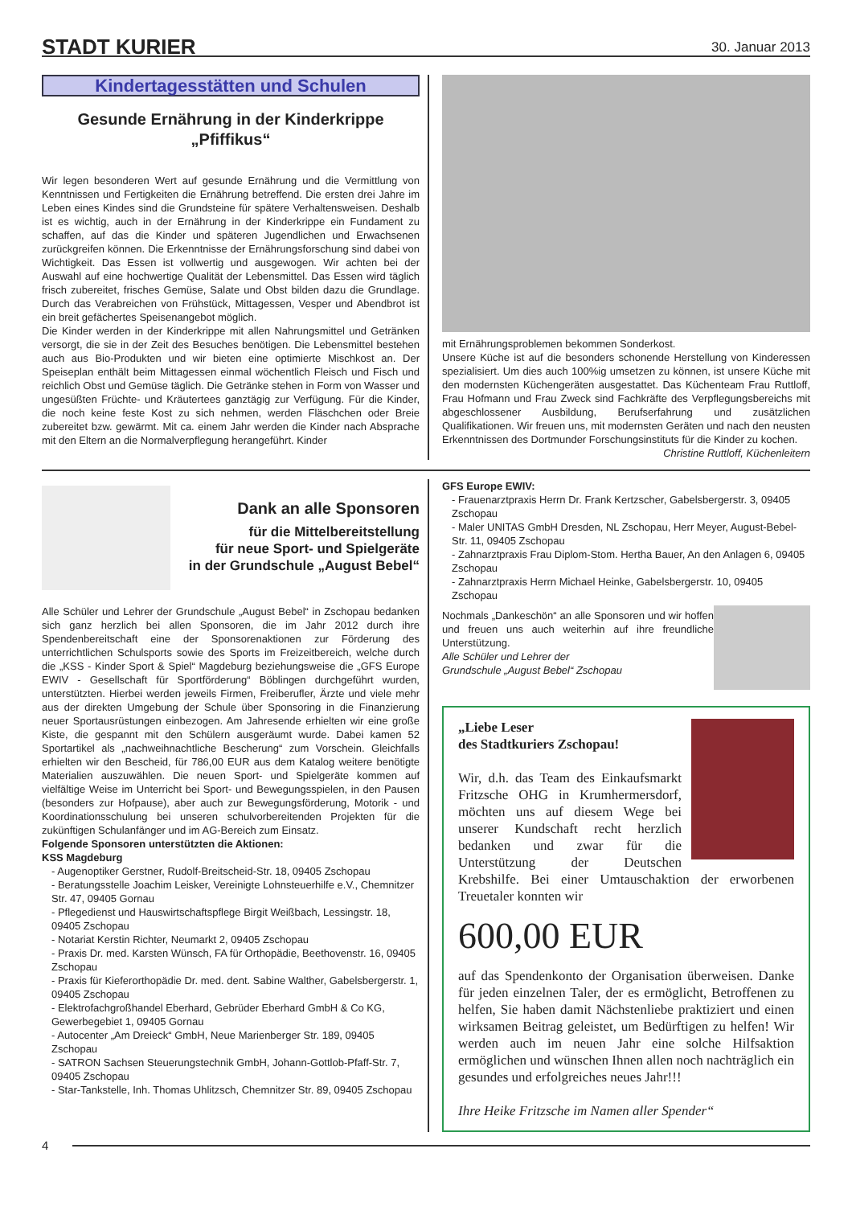STADT KURIER 30. Januar 2013
Kindertagesstätten und Schulen
Gesunde Ernährung in der Kinderkrippe „Pfiffikus“
Wir legen besonderen Wert auf gesunde Ernährung und die Vermittlung von Kenntnissen und Fertigkeiten die Ernährung betreffend. Die ersten drei Jahre im Leben eines Kindes sind die Grundsteine für spätere Verhaltensweisen. Deshalb ist es wichtig, auch in der Ernährung in der Kinderkrippe ein Fundament zu schaffen, auf das die Kinder und späteren Jugendlichen und Erwachsenen zurückgreifen können. Die Erkenntnisse der Ernährungsforschung sind dabei von Wichtigkeit. Das Essen ist vollwertig und ausgewogen. Wir achten bei der Auswahl auf eine hochwertige Qualität der Lebensmittel. Das Essen wird täglich frisch zubereitet, frisches Gemüse, Salate und Obst bilden dazu die Grundlage. Durch das Verabreichen von Frühstück, Mittagessen, Vesper und Abendbrot ist ein breit gefächertes Speisenangebot möglich.
Die Kinder werden in der Kinderkrippe mit allen Nahrungsmittel und Getränken versorgt, die sie in der Zeit des Besuches benötigen. Die Lebensmittel bestehen auch aus Bio-Produkten und wir bieten eine optimierte Mischkost an. Der Speiseplan enthält beim Mittagessen einmal wöchentlich Fleisch und Fisch und reichlich Obst und Gemüse täglich. Die Getränke stehen in Form von Wasser und ungesüßten Früchte- und Kräutertees ganztägig zur Verfügung. Für die Kinder, die noch keine feste Kost zu sich nehmen, werden Fläschchen oder Breie zubereitet bzw. gewärmt. Mit ca. einem Jahr werden die Kinder nach Absprache mit den Eltern an die Normalverpflegung herangeführt. Kinder
mit Ernährungsproblemen bekommen Sonderkost.
Unsere Küche ist auf die besonders schonende Herstellung von Kinderessen spezialisiert. Um dies auch 100%ig umsetzen zu können, ist unsere Küche mit den modernsten Küchengeräten ausgestattet. Das Küchenteam Frau Ruttloff, Frau Hofmann und Frau Zweck sind Fachkräfte des Verpflegungsbereichs mit abgeschlossener Ausbildung, Berufserfahrung und zusätzlichen Qualifikationen. Wir freuen uns, mit modernsten Geräten und nach den neusten Erkenntnissen des Dortmunder Forschungsinstituts für die Kinder zu kochen.
Christine Ruttloff, Küchenleitern
Dank an alle Sponsoren
für die Mittelbereitstellung
für neue Sport- und Spielgeräte
in der Grundschule „August Bebel“
Alle Schüler und Lehrer der Grundschule „August Bebel“ in Zschopau bedanken sich ganz herzlich bei allen Sponsoren, die im Jahr 2012 durch ihre Spendenbereitschaft eine der Sponsorenaktionen zur Förderung des unterrichtlichen Schulsports sowie des Sports im Freizeitbereich, welche durch die „KSS - Kinder Sport & Spiel“ Magdeburg beziehungsweise die „GFS Europe EWIV - Gesellschaft für Sportförderung“ Böblingen durchgeführt wurden, unterstützten. Hierbei werden jeweils Firmen, Freiberufler, Ärzte und viele mehr aus der direkten Umgebung der Schule über Sponsoring in die Finanzierung neuer Sportausrüstungen einbezogen. Am Jahresende erhielten wir eine große Kiste, die gespannt mit den Schülern ausgeräumt wurde. Dabei kamen 52 Sportartikel als „nachweihnachtliche Bescherung“ zum Vorschein. Gleichfalls erhielten wir den Bescheid, für 786,00 EUR aus dem Katalog weitere benötigte Materialien auszuwählen. Die neuen Sport- und Spielgeräte kommen auf vielfältige Weise im Unterricht bei Sport- und Bewegungsspielen, in den Pausen (besonders zur Hofpause), aber auch zur Bewegungsförderung, Motorik - und Koordinationsschulung bei unseren schulvorbereitenden Projekten für die zukünftigen Schulanfänger und im AG-Bereich zum Einsatz.
Folgende Sponsoren unterstützten die Aktionen:
KSS Magdeburg
- Augenoptiker Gerstner, Rudolf-Breitscheid-Str. 18, 09405 Zschopau
- Beratungsstelle Joachim Leisker, Vereinigte Lohnsteuerhilfe e.V., Chemnitzer Str. 47, 09405 Gornau
- Pflegedienst und Hauswirtschaftspflege Birgit Weißbach, Lessingstr. 18, 09405 Zschopau
- Notariat Kerstin Richter, Neumarkt 2, 09405 Zschopau
- Praxis Dr. med. Karsten Wünsch, FA für Orthopädie, Beethovenstr. 16, 09405 Zschopau
- Praxis für Kieferorthopädie Dr. med. dent. Sabine Walther, Gabelsbergerstr. 1, 09405 Zschopau
- Elektrofachgroßhandel Eberhard, Gebrüder Eberhard GmbH & Co KG, Gewerbegebiet 1, 09405 Gornau
- Autocenter „Am Dreieck“ GmbH, Neue Marienberger Str. 189, 09405 Zschopau
- SATRON Sachsen Steuerungstechnik GmbH, Johann-Gottlob-Pfaff-Str. 7, 09405 Zschopau
- Star-Tankstelle, Inh. Thomas Uhlitzsch, Chemnitzer Str. 89, 09405 Zschopau
GFS Europe EWIV:
- Frauenarztpraxis Herrn Dr. Frank Kertzscher, Gabelsbergerstr. 3, 09405 Zschopau
- Maler UNITAS GmbH Dresden, NL Zschopau, Herr Meyer, August-Bebel-Str. 11, 09405 Zschopau
- Zahnarztpraxis Frau Diplom-Stom. Hertha Bauer, An den Anlagen 6, 09405 Zschopau
- Zahnarztpraxis Herrn Michael Heinke, Gabelsbergerstr. 10, 09405 Zschopau
Nochmals „Dankeschön“ an alle Sponsoren und wir hoffen und freuen uns auch weiterhin auf ihre freundliche Unterstützung.
Alle Schüler und Lehrer der
Grundschule „August Bebel“ Zschopau
„Liebe Leser
des Stadtkuriers Zschopau!
Wir, d.h. das Team des Einkaufsmarkt Fritzsche OHG in Krumhermersdorf, möchten uns auf diesem Wege bei unserer Kundschaft recht herzlich bedanken und zwar für die Unterstützung der Deutschen Krebshilfe. Bei einer Umtauschaktion der erworbenen Treuetaler konnten wir
600,00 EUR
auf das Spendenkonto der Organisation überweisen. Danke für jeden einzelnen Taler, der es ermöglicht, Betroffenen zu helfen, Sie haben damit Nächstenliebe praktiziert und einen wirksamen Beitrag geleistet, um Bedürftigen zu helfen! Wir werden auch im neuen Jahr eine solche Hilfsaktion ermöglichen und wünschen Ihnen allen noch nachträglich ein gesundes und erfolgreiches neues Jahr!!!
Ihre Heike Fritzsche im Namen aller Spender“
4